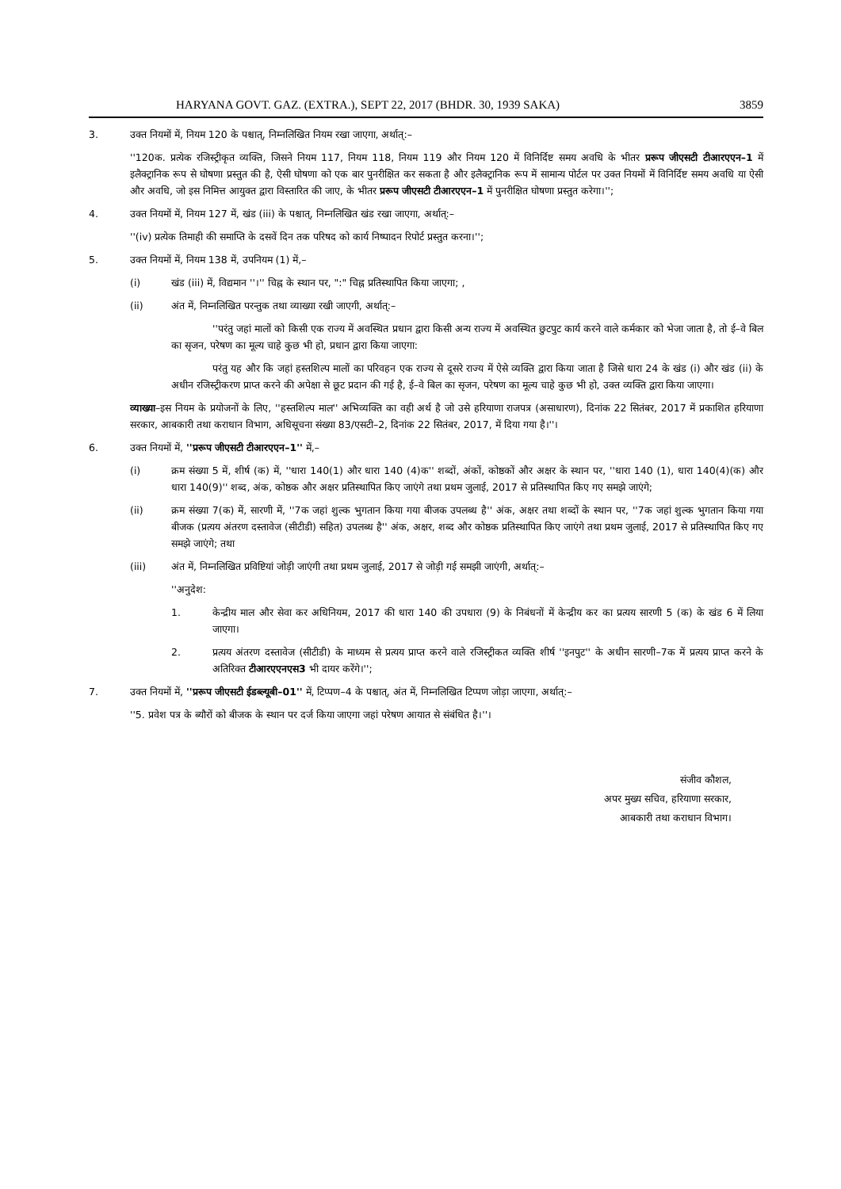HARYANA GOVT. GAZ. (EXTRA.), SEPT 22, 2017 (BHDR. 30, 1939 SAKA) 3859
3. उक्त नियमों में, नियम 120 के पश्चात्, निम्नलिखित नियम रखा जाएगा, अर्थात्:–
''120क. प्रत्येक रजिस्ट्रीकृत व्यक्ति, जिसने नियम 117, नियम 118, नियम 119 और नियम 120 में विनिर्दिष्ट समय अवधि के भीतर प्ररूप जीएसटी टीआरएएन–1 में इलैक्ट्रानिक रूप से घोषणा प्रस्तुत की है, ऐसी घोषणा को एक बार पुनरीक्षित कर सकता है और इलैक्ट्रानिक रूप में सामान्य पोर्टल पर उक्त नियमों में विनिर्दिष्ट समय अवधि या ऐसी और अवधि, जो इस निमित्त आयुक्त द्वारा विस्तारित की जाए, के भीतर प्ररूप जीएसटी टीआरएएन–1 में पुनरीक्षित घोषणा प्रस्तुत करेगा।'';
4. उक्त नियमों में, नियम 127 में, खंड (iii) के पश्चात्, निम्नलिखित खंड रखा जाएगा, अर्थात्:–
''(iv) प्रत्येक तिमाही की समाप्ति के दसवें दिन तक परिषद को कार्य निष्पादन रिपोर्ट प्रस्तुत करना।'';
5. उक्त नियमों में, नियम 138 में, उपनियम (1) में,–
(i) खंड (iii) में, विद्यमान ''।'' चिह्न के स्थान पर, ":" चिह्न प्रतिस्थापित किया जाएगा; ,
(ii) अंत में, निम्नलिखित परन्तुक तथा व्याख्या रखी जाएगी, अर्थात्:–
''परंतु जहां मालों को किसी एक राज्य में अवस्थित प्रधान द्वारा किसी अन्य राज्य में अवस्थित छुटपुट कार्य करने वाले कर्मकार को भेजा जाता है, तो ई–वे बिल का सृजन, परेषण का मूल्य चाहे कुछ भी हो, प्रधान द्वारा किया जाएगा:
परंतु यह और कि जहां हस्तशिल्प मालों का परिवहन एक राज्य से दूसरे राज्य में ऐसे व्यक्ति द्वारा किया जाता है जिसे धारा 24 के खंड (i) और खंड (ii) के अधीन रजिस्ट्रीकरण प्राप्त करने की अपेक्षा से छूट प्रदान की गई है, ई–वे बिल का सृजन, परेषण का मूल्य चाहे कुछ भी हो, उक्त व्यक्ति द्वारा किया जाएगा।
व्याख्या–इस नियम के प्रयोजनों के लिए, ''हस्तशिल्प माल'' अभिव्यक्ति का वही अर्थ है जो उसे हरियाणा राजपत्र (असाधारण), दिनांक 22 सितंबर, 2017 में प्रकाशित हरियाणा सरकार, आबकारी तथा कराधान विभाग, अधिसूचना संख्या 83/एसटी–2, दिनांक 22 सितंबर, 2017, में दिया गया है।''।
6. उक्त नियमों में, ''प्ररूप जीएसटी टीआरएएन–1'' में,–
(i) क्रम संख्या 5 में, शीर्ष (क) में, ''धारा 140(1) और धारा 140 (4)क'' शब्दों, अंकों, कोष्ठकों और अक्षर के स्थान पर, ''धारा 140 (1), धारा 140(4)(क) और धारा 140(9)'' शब्द, अंक, कोष्ठक और अक्षर प्रतिस्थापित किए जाएंगे तथा प्रथम जुलाई, 2017 से प्रतिस्थापित किए गए समझे जाएंगे;
(ii) क्रम संख्या 7(क) में, सारणी में, ''7क जहां शुल्क भुगतान किया गया बीजक उपलब्ध है'' अंक, अक्षर तथा शब्दों के स्थान पर, ''7क जहां शुल्क भुगतान किया गया बीजक (प्रत्यय अंतरण दस्तावेज (सीटीडी) सहित) उपलब्ध है'' अंक, अक्षर, शब्द और कोष्ठक प्रतिस्थापित किए जाएंगे तथा प्रथम जुलाई, 2017 से प्रतिस्थापित किए गए समझे जाएंगे; तथा
(iii) अंत में, निम्नलिखित प्रविष्टियां जोड़ी जाएंगी तथा प्रथम जुलाई, 2017 से जोड़ी गई समझी जाएंगी, अर्थात्:–
''अनुदेश:
1. केन्द्रीय माल और सेवा कर अधिनियम, 2017 की धारा 140 की उपधारा (9) के निबंधनों में केन्द्रीय कर का प्रत्यय सारणी 5 (क) के खंड 6 में लिया जाएगा।
2. प्रत्यय अंतरण दस्तावेज (सीटीडी) के माध्यम से प्रत्यय प्राप्त करने वाले रजिस्ट्रीकत व्यक्ति शीर्ष ''इनपुट'' के अधीन सारणी–7क में प्रत्यय प्राप्त करने के अतिरिक्त टीआरएएनएस3 भी दायर करेंगे।'';
7. उक्त नियमों में, ''प्ररूप जीएसटी ईडब्ल्यूबी–01'' में, टिप्पण–4 के पश्चात्, अंत में, निम्नलिखित टिप्पण जोड़ा जाएगा, अर्थात्:–
''5. प्रवेश पत्र के ब्यौरों को बीजक के स्थान पर दर्ज किया जाएगा जहां परेषण आयात से संबंधित है।''।
संजीव कौशल,
अपर मुख्य सचिव, हरियाणा सरकार,
आबकारी तथा कराधान विभाग।